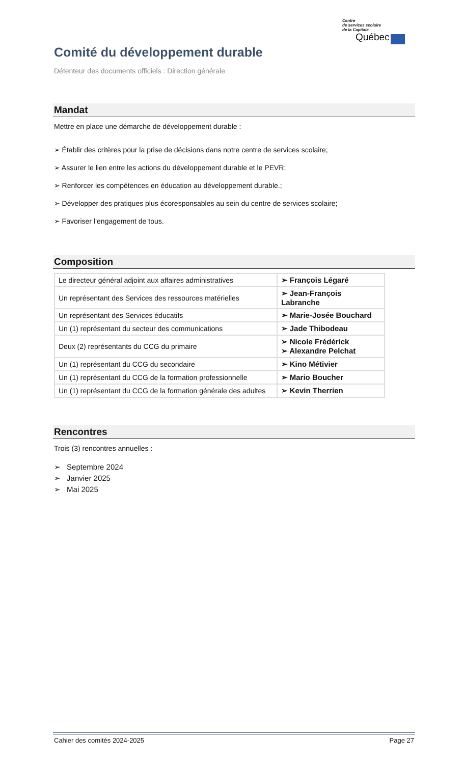Centre
de services scolaire
de la Capitale
Québec
Comité du développement durable
Détenteur des documents officiels : Direction générale
Mandat
Mettre en place une démarche de développement durable :
➢ Établir des critères pour la prise de décisions dans notre centre de services scolaire;
➢ Assurer le lien entre les actions du développement durable et le PEVR;
➢ Renforcer les compétences en éducation au développement durable.;
➢ Développer des pratiques plus écoresponsables au sein du centre de services scolaire;
➢ Favoriser l’engagement de tous.
Composition
| Le directeur général adjoint aux affaires administratives | ➢ François Légaré |
| Un représentant des Services des ressources matérielles | ➢ Jean-François Labranche |
| Un représentant des Services éducatifs | ➢ Marie-Josée Bouchard |
| Un (1) représentant du secteur des communications | ➢ Jade Thibodeau |
| Deux (2) représentants du CCG du primaire | ➢ Nicole Frédérick ➢ Alexandre Pelchat |
| Un (1) représentant du CCG du secondaire | ➢ Kino Métivier |
| Un (1) représentant du CCG de la formation professionnelle | ➢ Mario Boucher |
| Un (1) représentant du CCG de la formation générale des adultes | ➢ Kevin Therrien |
Rencontres
Trois (3) rencontres annuelles :
➢ Septembre 2024
➢ Janvier 2025
➢ Mai 2025
Cahier des comités 2024-2025 Page 27